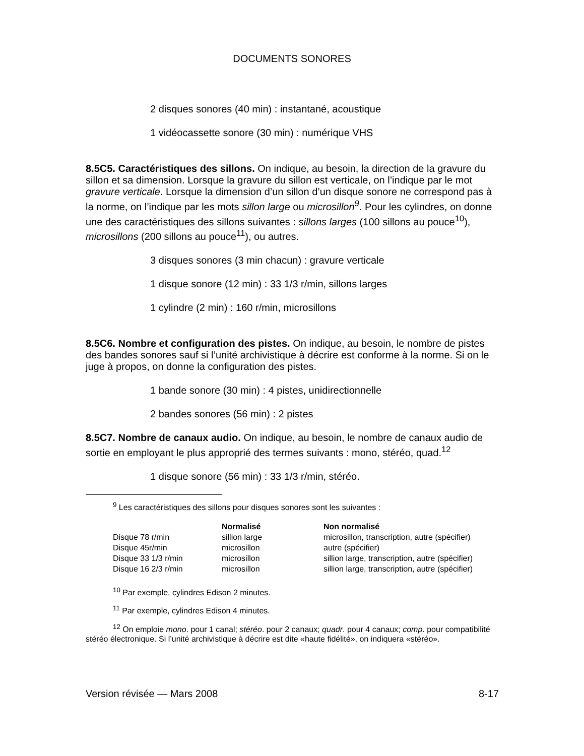DOCUMENTS SONORES
2 disques sonores (40 min) : instantané, acoustique
1 vidéocassette sonore (30 min) : numérique VHS
8.5C5. Caractéristiques des sillons. On indique, au besoin, la direction de la gravure du sillon et sa dimension. Lorsque la gravure du sillon est verticale, on l’indique par le mot gravure verticale. Lorsque la dimension d’un sillon d’un disque sonore ne correspond pas à la norme, on l’indique par les mots sillon large ou microsillon<sup>9</sup>. Pour les cylindres, on donne une des caractéristiques des sillons suivantes : sillons larges (100 sillons au pouce<sup>10</sup>), microsillons (200 sillons au pouce<sup>11</sup>), ou autres.
3 disques sonores (3 min chacun) : gravure verticale
1 disque sonore (12 min) : 33 1/3 r/min, sillons larges
1 cylindre (2 min) : 160 r/min, microsillons
8.5C6. Nombre et configuration des pistes. On indique, au besoin, le nombre de pistes des bandes sonores sauf si l’unité archivistique à décrire est conforme à la norme. Si on le juge à propos, on donne la configuration des pistes.
1 bande sonore (30 min) : 4 pistes, unidirectionnelle
2 bandes sonores (56 min) : 2 pistes
8.5C7. Nombre de canaux audio. On indique, au besoin, le nombre de canaux audio de sortie en employant le plus approprié des termes suivants : mono, stéréo, quad.<sup>12</sup>
1 disque sonore (56 min) : 33 1/3 r/min, stéréo.
<sup>9</sup> Les caractéristiques des sillons pour disques sonores sont les suivantes :
| | Normalisé | Non normalisé |
| Disque 78 r/min | sillion large | microsillon, transcription, autre (spécifier) |
| Disque 45r/min | microsillon | autre (spécifier) |
| Disque 33 1/3 r/min | microsillon | sillion large, transcription, autre (spécifier) |
| Disque 16 2/3 r/min | microsillon | sillion large, transcription, autre (spécifier) |
<sup>10</sup> Par exemple, cylindres Edison 2 minutes.
<sup>11</sup> Par exemple, cylindres Edison 4 minutes.
<sup>12</sup> On emploie mono. pour 1 canal; stéréo. pour 2 canaux; quadr. pour 4 canaux; comp. pour compatibilité stéréo électronique. Si l’unité archivistique à décrire est dite «haute fidélité», on indiquera «stéréo».
Version révisée — Mars 2008 8-17